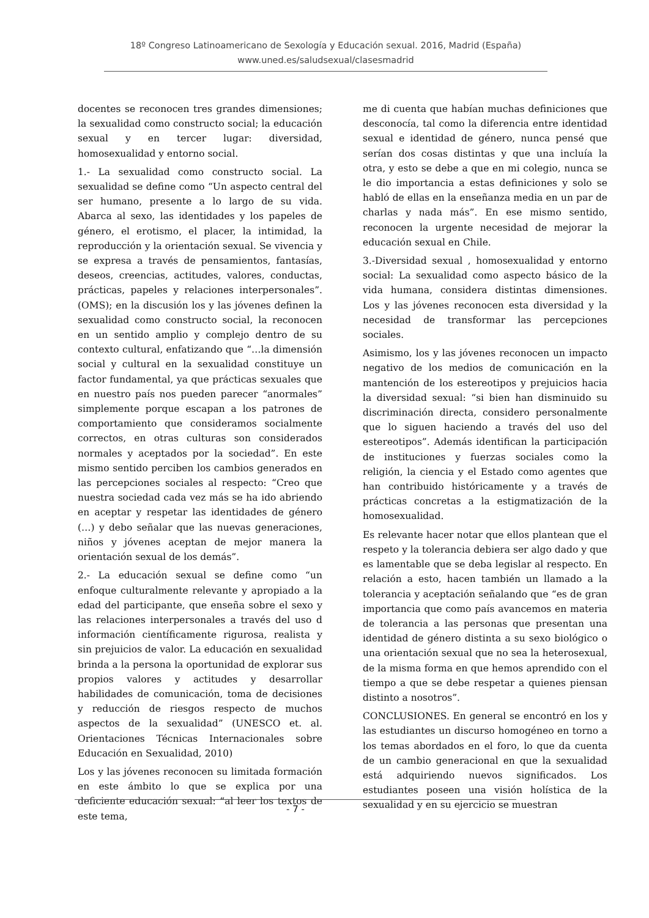18º Congreso Latinoamericano de Sexología y Educación sexual. 2016, Madrid (España)
www.uned.es/saludsexual/clasesmadrid
docentes se reconocen tres grandes dimensiones; la sexualidad como constructo social; la educación sexual y en tercer lugar: diversidad, homosexualidad y entorno social.
1.- La sexualidad como constructo social. La sexualidad se define como “Un aspecto central del ser humano, presente a lo largo de su vida. Abarca al sexo, las identidades y los papeles de género, el erotismo, el placer, la intimidad, la reproducción y la orientación sexual. Se vivencia y se expresa a través de pensamientos, fantasías, deseos, creencias, actitudes, valores, conductas, prácticas, papeles y relaciones interpersonales”. (OMS); en la discusión los y las jóvenes definen la sexualidad como constructo social, la reconocen en un sentido amplio y complejo dentro de su contexto cultural, enfatizando que “…la dimensión social y cultural en la sexualidad constituye un factor fundamental, ya que prácticas sexuales que en nuestro país nos pueden parecer “anormales” simplemente porque escapan a los patrones de comportamiento que consideramos socialmente correctos, en otras culturas son considerados normales y aceptados por la sociedad”. En este mismo sentido perciben los cambios generados en las percepciones sociales al respecto: “Creo que nuestra sociedad cada vez más se ha ido abriendo en aceptar y respetar las identidades de género (…) y debo señalar que las nuevas generaciones, niños y jóvenes aceptan de mejor manera la orientación sexual de los demás”.
2.- La educación sexual se define como “un enfoque culturalmente relevante y apropiado a la edad del participante, que enseña sobre el sexo y las relaciones interpersonales a través del uso d información científicamente rigurosa, realista y sin prejuicios de valor. La educación en sexualidad brinda a la persona la oportunidad de explorar sus propios valores y actitudes y desarrollar habilidades de comunicación, toma de decisiones y reducción de riesgos respecto de muchos aspectos de la sexualidad” (UNESCO et. al. Orientaciones Técnicas Internacionales sobre Educación en Sexualidad, 2010)
Los y las jóvenes reconocen su limitada formación en este ámbito lo que se explica por una deficiente educación sexual: “al leer los textos de este tema,
me di cuenta que habían muchas definiciones que desconocía, tal como la diferencia entre identidad sexual e identidad de género, nunca pensé que serían dos cosas distintas y que una incluía la otra, y esto se debe a que en mi colegio, nunca se le dio importancia a estas definiciones y solo se habló de ellas en la enseñanza media en un par de charlas y nada más”. En ese mismo sentido, reconocen la urgente necesidad de mejorar la educación sexual en Chile.
3.-Diversidad sexual , homosexualidad y entorno social: La sexualidad como aspecto básico de la vida humana, considera distintas dimensiones. Los y las jóvenes reconocen esta diversidad y la necesidad de transformar las percepciones sociales.
Asimismo, los y las jóvenes reconocen un impacto negativo de los medios de comunicación en la mantención de los estereotipos y prejuicios hacia la diversidad sexual: “si bien han disminuido su discriminación directa, considero personalmente que lo siguen haciendo a través del uso del estereotipos”. Además identifican la participación de instituciones y fuerzas sociales como la religión, la ciencia y el Estado como agentes que han contribuido históricamente y a través de prácticas concretas a la estigmatización de la homosexualidad.
Es relevante hacer notar que ellos plantean que el respeto y la tolerancia debiera ser algo dado y que es lamentable que se deba legislar al respecto. En relación a esto, hacen también un llamado a la tolerancia y aceptación señalando que “es de gran importancia que como país avancemos en materia de tolerancia a las personas que presentan una identidad de género distinta a su sexo biológico o una orientación sexual que no sea la heterosexual, de la misma forma en que hemos aprendido con el tiempo a que se debe respetar a quienes piensan distinto a nosotros”.
CONCLUSIONES. En general se encontró en los y las estudiantes un discurso homogéneo en torno a los temas abordados en el foro, lo que da cuenta de un cambio generacional en que la sexualidad está adquiriendo nuevos significados. Los estudiantes poseen una visión holística de la sexualidad y en su ejercicio se muestran
- 7 -